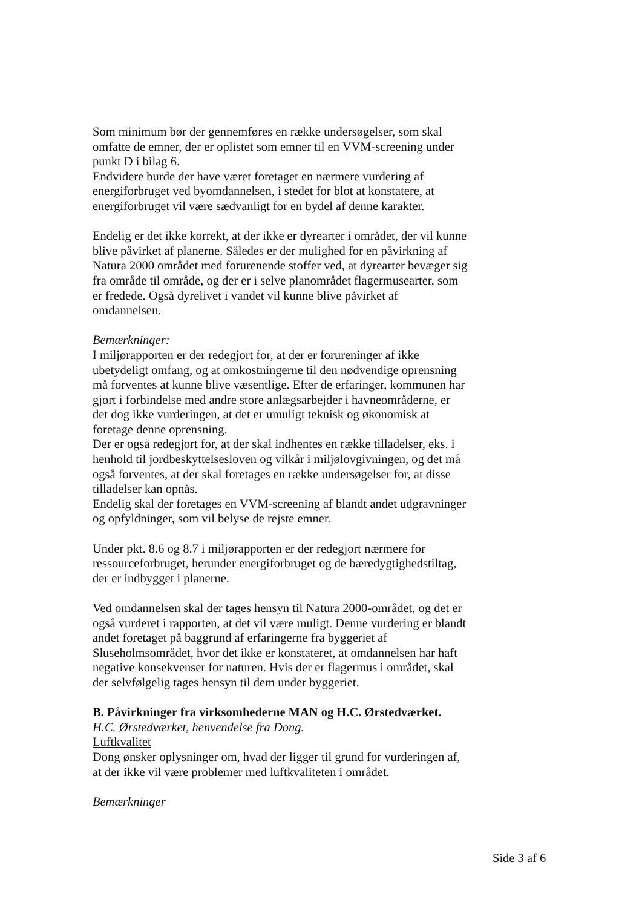Som minimum bør der gennemføres en række undersøgelser, som skal omfatte de emner, der er oplistet som emner til en VVM-screening under punkt D i bilag 6.
Endvidere burde der have været foretaget en nærmere vurdering af energiforbruget ved byomdannelsen, i stedet for blot at konstatere, at energiforbruget vil være sædvanligt for en bydel af denne karakter.
Endelig er det ikke korrekt, at der ikke er dyrearter i området, der vil kunne blive påvirket af planerne. Således er der mulighed for en påvirkning af Natura 2000 området med forurenende stoffer ved, at dyrearter bevæger sig fra område til område, og der er i selve planområdet flagermusearter, som er fredede. Også dyrelivet i vandet vil kunne blive påvirket af omdannelsen.
Bemærkninger:
I miljørapporten er der redegjort for, at der er forureninger af ikke ubetydeligt omfang, og at omkostningerne til den nødvendige oprensning må forventes at kunne blive væsentlige. Efter de erfaringer, kommunen har gjort i forbindelse med andre store anlægsarbejder i havneområderne, er det dog ikke vurderingen, at det er umuligt teknisk og økonomisk at foretage denne oprensning.
Der er også redegjort for, at der skal indhentes en række tilladelser, eks. i henhold til jordbeskyttelsesloven og vilkår i miljølovgivningen, og det må også forventes, at der skal foretages en række undersøgelser for, at disse tilladelser kan opnås.
Endelig skal der foretages en VVM-screening af blandt andet udgravninger og opfyldninger, som vil belyse de rejste emner.
Under pkt. 8.6 og 8.7 i miljørapporten er der redegjort nærmere for ressourceforbruget, herunder energiforbruget og de bæredygtighedstiltag, der er indbygget i planerne.
Ved omdannelsen skal der tages hensyn til Natura 2000-området, og det er også vurderet i rapporten, at det vil være muligt. Denne vurdering er blandt andet foretaget på baggrund af erfaringerne fra byggeriet af Sluseholmsområdet, hvor det ikke er konstateret, at omdannelsen har haft negative konsekvenser for naturen. Hvis der er flagermus i området, skal der selvfølgelig tages hensyn til dem under byggeriet.
B. Påvirkninger fra virksomhederne MAN og H.C. Ørstedværket.
H.C. Ørstedværket, henvendelse fra Dong.
Luftkvalitet
Dong ønsker oplysninger om, hvad der ligger til grund for vurderingen af, at der ikke vil være problemer med luftkvaliteten i området.
Bemærkninger
Side 3 af 6